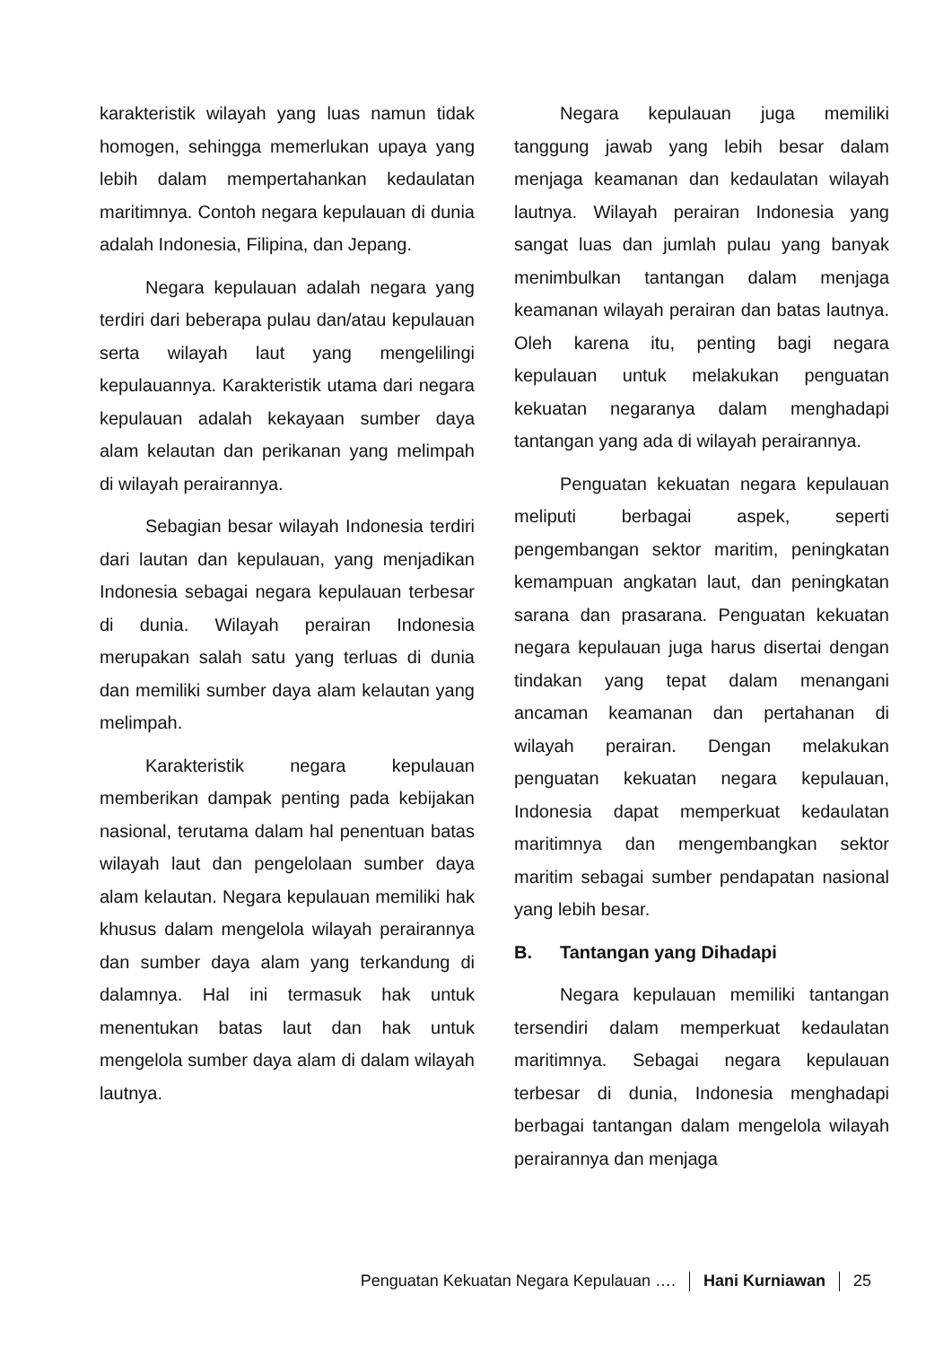karakteristik wilayah yang luas namun tidak homogen, sehingga memerlukan upaya yang lebih dalam mempertahankan kedaulatan maritimnya. Contoh negara kepulauan di dunia adalah Indonesia, Filipina, dan Jepang.
Negara kepulauan adalah negara yang terdiri dari beberapa pulau dan/atau kepulauan serta wilayah laut yang mengelilingi kepulauannya. Karakteristik utama dari negara kepulauan adalah kekayaan sumber daya alam kelautan dan perikanan yang melimpah di wilayah perairannya.
Sebagian besar wilayah Indonesia terdiri dari lautan dan kepulauan, yang menjadikan Indonesia sebagai negara kepulauan terbesar di dunia. Wilayah perairan Indonesia merupakan salah satu yang terluas di dunia dan memiliki sumber daya alam kelautan yang melimpah.
Karakteristik negara kepulauan memberikan dampak penting pada kebijakan nasional, terutama dalam hal penentuan batas wilayah laut dan pengelolaan sumber daya alam kelautan. Negara kepulauan memiliki hak khusus dalam mengelola wilayah perairannya dan sumber daya alam yang terkandung di dalamnya. Hal ini termasuk hak untuk menentukan batas laut dan hak untuk mengelola sumber daya alam di dalam wilayah lautnya.
Negara kepulauan juga memiliki tanggung jawab yang lebih besar dalam menjaga keamanan dan kedaulatan wilayah lautnya. Wilayah perairan Indonesia yang sangat luas dan jumlah pulau yang banyak menimbulkan tantangan dalam menjaga keamanan wilayah perairan dan batas lautnya. Oleh karena itu, penting bagi negara kepulauan untuk melakukan penguatan kekuatan negaranya dalam menghadapi tantangan yang ada di wilayah perairannya.
Penguatan kekuatan negara kepulauan meliputi berbagai aspek, seperti pengembangan sektor maritim, peningkatan kemampuan angkatan laut, dan peningkatan sarana dan prasarana. Penguatan kekuatan negara kepulauan juga harus disertai dengan tindakan yang tepat dalam menangani ancaman keamanan dan pertahanan di wilayah perairan. Dengan melakukan penguatan kekuatan negara kepulauan, Indonesia dapat memperkuat kedaulatan maritimnya dan mengembangkan sektor maritim sebagai sumber pendapatan nasional yang lebih besar.
B. Tantangan yang Dihadapi
Negara kepulauan memiliki tantangan tersendiri dalam memperkuat kedaulatan maritimnya. Sebagai negara kepulauan terbesar di dunia, Indonesia menghadapi berbagai tantangan dalam mengelola wilayah perairannya dan menjaga
Penguatan Kekuatan Negara Kepulauan …. Hani Kurniawan 25